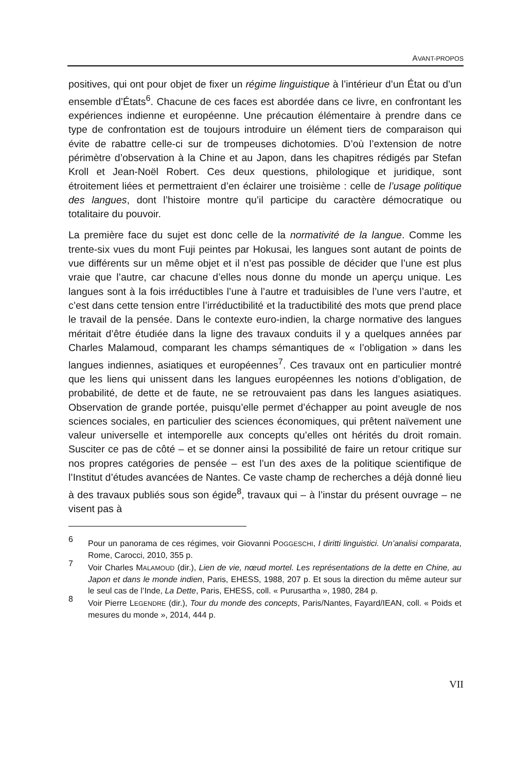AVANT-PROPOS
positives, qui ont pour objet de fixer un régime linguistique à l’intérieur d’un État ou d’un ensemble d’États<sup>6</sup>. Chacune de ces faces est abordée dans ce livre, en confrontant les expériences indienne et européenne. Une précaution élémentaire à prendre dans ce type de confrontation est de toujours introduire un élément tiers de comparaison qui évite de rabattre celle-ci sur de trompeuses dichotomies. D’où l’extension de notre périmètre d’observation à la Chine et au Japon, dans les chapitres rédigés par Stefan Kroll et Jean-Noël Robert. Ces deux questions, philologique et juridique, sont étroitement liées et permettraient d’en éclairer une troisième : celle de l’usage politique des langues, dont l’histoire montre qu’il participe du caractère démocratique ou totalitaire du pouvoir.
La première face du sujet est donc celle de la normativité de la langue. Comme les trente-six vues du mont Fuji peintes par Hokusai, les langues sont autant de points de vue différents sur un même objet et il n’est pas possible de décider que l’une est plus vraie que l’autre, car chacune d’elles nous donne du monde un aperçu unique. Les langues sont à la fois irréductibles l’une à l’autre et traduisibles de l’une vers l’autre, et c’est dans cette tension entre l’irréductibilité et la traductibilité des mots que prend place le travail de la pensée. Dans le contexte euro-indien, la charge normative des langues méritait d’être étudiée dans la ligne des travaux conduits il y a quelques années par Charles Malamoud, comparant les champs sémantiques de « l’obligation » dans les langues indiennes, asiatiques et européennes<sup>7</sup>. Ces travaux ont en particulier montré que les liens qui unissent dans les langues européennes les notions d’obligation, de probabilité, de dette et de faute, ne se retrouvaient pas dans les langues asiatiques. Observation de grande portée, puisqu’elle permet d’échapper au point aveugle de nos sciences sociales, en particulier des sciences économiques, qui prêtent naïvement une valeur universelle et intemporelle aux concepts qu’elles ont hérités du droit romain. Susciter ce pas de côté – et se donner ainsi la possibilité de faire un retour critique sur nos propres catégories de pensée – est l’un des axes de la politique scientifique de l’Institut d’études avancées de Nantes. Ce vaste champ de recherches a déjà donné lieu à des travaux publiés sous son égide<sup>8</sup>, travaux qui – à l’instar du présent ouvrage – ne visent pas à
6 Pour un panorama de ces régimes, voir Giovanni POGGESCHI, I diritti linguistici. Un’analisi comparata, Rome, Carocci, 2010, 355 p.
7 Voir Charles MALAMOUD (dir.), Lien de vie, nœud mortel. Les représentations de la dette en Chine, au Japon et dans le monde indien, Paris, EHESS, 1988, 207 p. Et sous la direction du même auteur sur le seul cas de l’Inde, La Dette, Paris, EHESS, coll. « Purusartha », 1980, 284 p.
8 Voir Pierre LEGENDRE (dir.), Tour du monde des concepts, Paris/Nantes, Fayard/IEAN, coll. « Poids et mesures du monde », 2014, 444 p.
VII